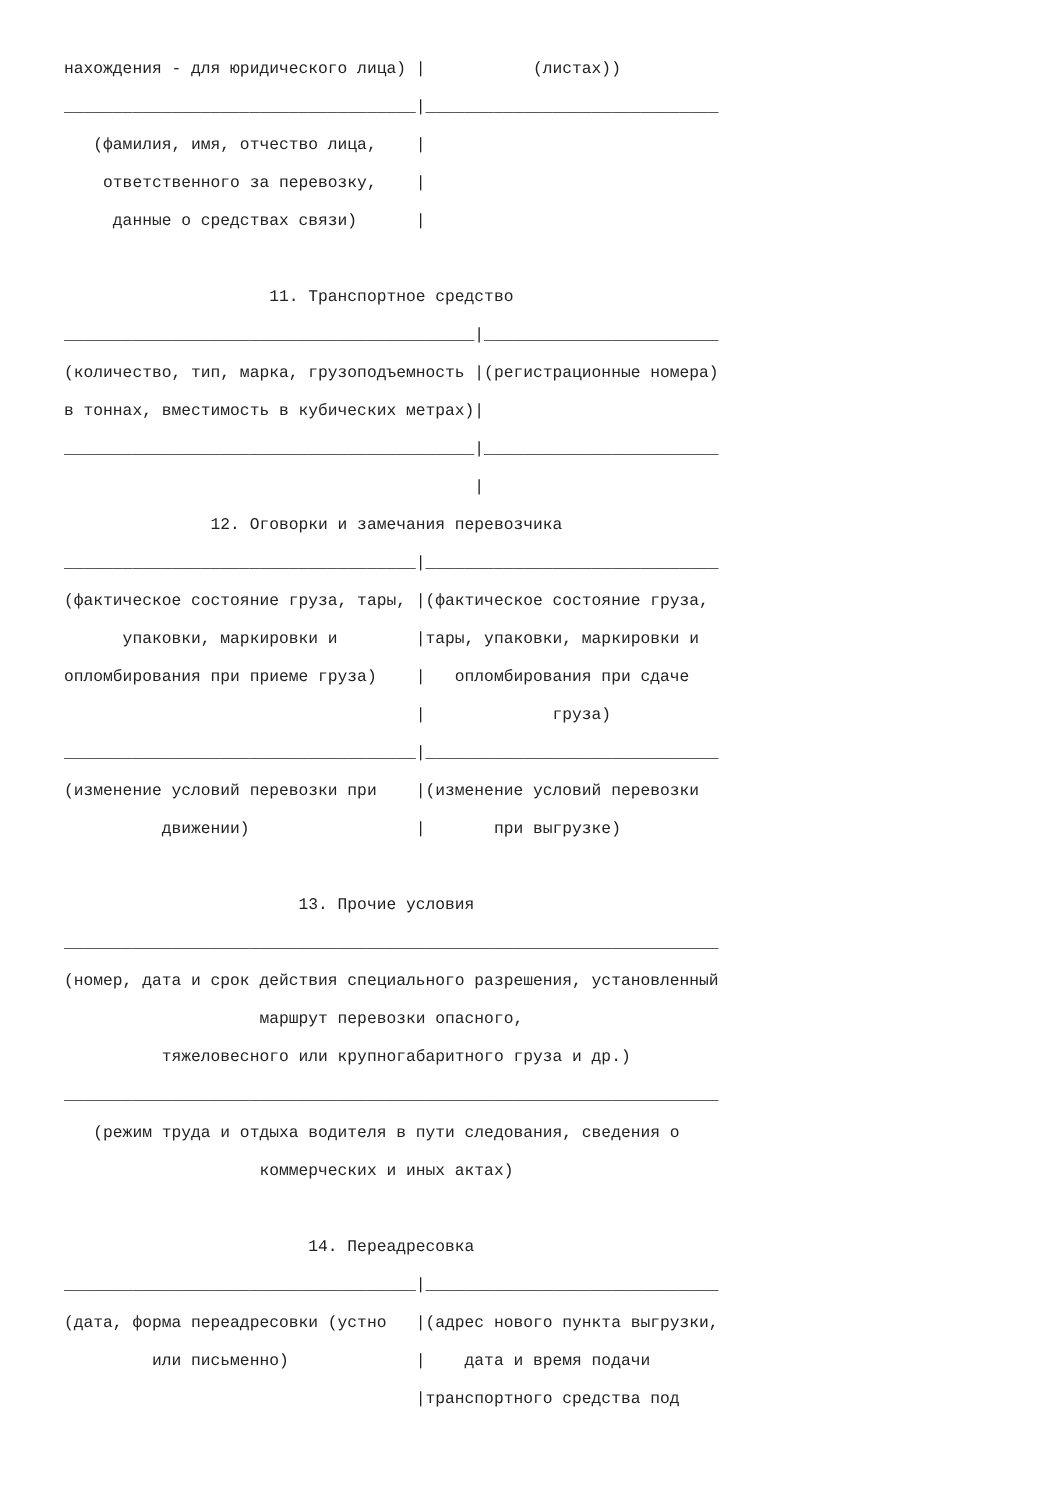нахождения - для юридического лица) |           (листах))
____________________________________|______________________________
   (фамилия, имя, отчество лица,    |
    ответственного за перевозку,    |
     данные о средствах связи)      |

                     11. Транспортное средство
__________________________________________|________________________
(количество, тип, марка, грузоподъемность |(регистрационные номера)
в тоннах, вместимость в кубических метрах)|
__________________________________________|________________________
                                          |
               12. Оговорки и замечания перевозчика
____________________________________|______________________________
(фактическое состояние груза, тары, |(фактическое состояние груза,
      упаковки, маркировки и        |тары, упаковки, маркировки и
опломбирования при приеме груза)    |   опломбирования при сдаче
                                    |             груза)
____________________________________|______________________________
(изменение условий перевозки при    |(изменение условий перевозки
          движении)                 |       при выгрузке)

                        13. Прочие условия
___________________________________________________________________
(номер, дата и срок действия специального разрешения, установленный
                    маршрут перевозки опасного,
          тяжеловесного или крупногабаритного груза и др.)
___________________________________________________________________
   (режим труда и отдыха водителя в пути следования, сведения о
                    коммерческих и иных актах)

                         14. Переадресовка
____________________________________|______________________________
(дата, форма переадресовки (устно   |(адрес нового пункта выгрузки,
         или письменно)             |    дата и время подачи
                                    |транспортного средства под